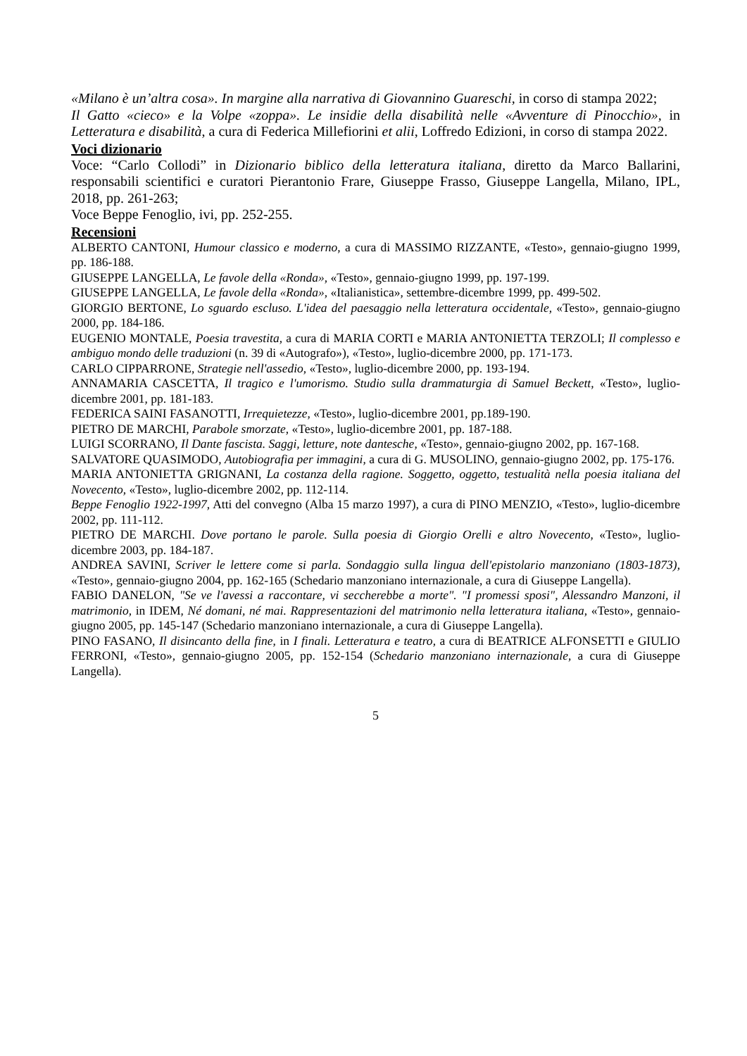«Milano è un’altra cosa». In margine alla narrativa di Giovannino Guareschi, in corso di stampa 2022;
Il Gatto «cieco» e la Volpe «zoppa». Le insidie della disabilità nelle «Avventure di Pinocchio», in Letteratura e disabilità, a cura di Federica Millefiorini et alii, Loffredo Edizioni, in corso di stampa 2022.
Voci dizionario
Voce: “Carlo Collodi” in Dizionario biblico della letteratura italiana, diretto da Marco Ballarini, responsabili scientifici e curatori Pierantonio Frare, Giuseppe Frasso, Giuseppe Langella, Milano, IPL, 2018, pp. 261-263;
Voce Beppe Fenoglio, ivi, pp. 252-255.
Recensioni
ALBERTO CANTONI, Humour classico e moderno, a cura di MASSIMO RIZZANTE, «Testo», gennaio-giugno 1999, pp. 186-188.
GIUSEPPE LANGELLA, Le favole della «Ronda», «Testo», gennaio-giugno 1999, pp. 197-199.
GIUSEPPE LANGELLA, Le favole della «Ronda», «Italianistica», settembre-dicembre 1999, pp. 499-502.
GIORGIO BERTONE, Lo sguardo escluso. L'idea del paesaggio nella letteratura occidentale, «Testo», gennaio-giugno 2000, pp. 184-186.
EUGENIO MONTALE, Poesia travestita, a cura di MARIA CORTI e MARIA ANTONIETTA TERZOLI; Il complesso e ambiguo mondo delle traduzioni (n. 39 di «Autografo»), «Testo», luglio-dicembre 2000, pp. 171-173.
CARLO CIPPARRONE, Strategie nell'assedio, «Testo», luglio-dicembre 2000, pp. 193-194.
ANNAMARIA CASCETTA, Il tragico e l'umorismo. Studio sulla drammaturgia di Samuel Beckett, «Testo», luglio-dicembre 2001, pp. 181-183.
FEDERICA SAINI FASANOTTI, Irrequietezze, «Testo», luglio-dicembre 2001, pp.189-190.
PIETRO DE MARCHI, Parabole smorzate, «Testo», luglio-dicembre 2001, pp. 187-188.
LUIGI SCORRANO, Il Dante fascista. Saggi, letture, note dantesche, «Testo», gennaio-giugno 2002, pp. 167-168.
SALVATORE QUASIMODO, Autobiografia per immagini, a cura di G. MUSOLINO, gennaio-giugno 2002, pp. 175-176.
MARIA ANTONIETTA GRIGNANI, La costanza della ragione. Soggetto, oggetto, testualità nella poesia italiana del Novecento, «Testo», luglio-dicembre 2002, pp. 112-114.
Beppe Fenoglio 1922-1997, Atti del convegno (Alba 15 marzo 1997), a cura di PINO MENZIO, «Testo», luglio-dicembre 2002, pp. 111-112.
PIETRO DE MARCHI. Dove portano le parole. Sulla poesia di Giorgio Orelli e altro Novecento, «Testo», luglio-dicembre 2003, pp. 184-187.
ANDREA SAVINI, Scriver le lettere come si parla. Sondaggio sulla lingua dell'epistolario manzoniano (1803-1873), «Testo», gennaio-giugno 2004, pp. 162-165 (Schedario manzoniano internazionale, a cura di Giuseppe Langella).
FABIO DANELON, "Se ve l'avessi a raccontare, vi seccherebbe a morte". "I promessi sposi", Alessandro Manzoni, il matrimonio, in IDEM, Né domani, né mai. Rappresentazioni del matrimonio nella letteratura italiana, «Testo», gennaio-giugno 2005, pp. 145-147 (Schedario manzoniano internazionale, a cura di Giuseppe Langella).
PINO FASANO, Il disincanto della fine, in I finali. Letteratura e teatro, a cura di BEATRICE ALFONSETTI e GIULIO FERRONI, «Testo», gennaio-giugno 2005, pp. 152-154 (Schedario manzoniano internazionale, a cura di Giuseppe Langella).
5